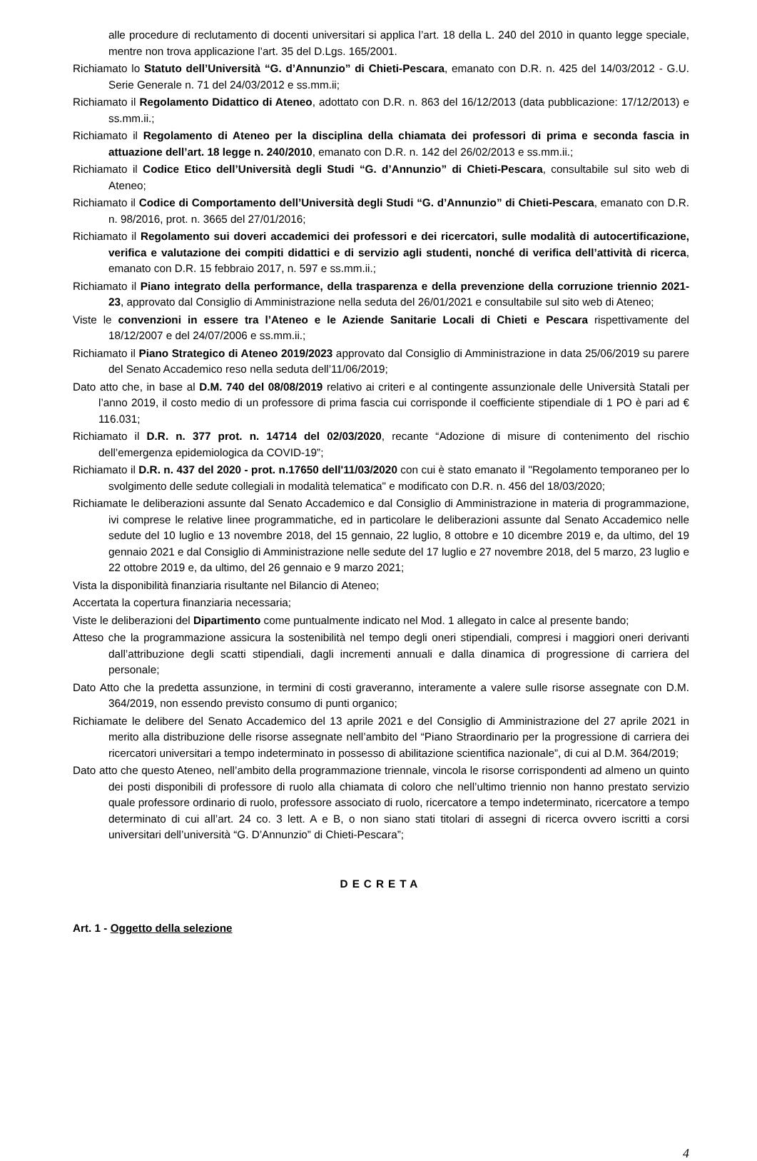alle procedure di reclutamento di docenti universitari si applica l’art. 18 della L. 240 del 2010 in quanto legge speciale, mentre non trova applicazione l’art. 35 del D.Lgs. 165/2001.
Richiamato lo Statuto dell’Università “G. d’Annunzio” di Chieti-Pescara, emanato con D.R. n. 425 del 14/03/2012 - G.U. Serie Generale n. 71 del 24/03/2012 e ss.mm.ii;
Richiamato il Regolamento Didattico di Ateneo, adottato con D.R. n. 863 del 16/12/2013 (data pubblicazione: 17/12/2013) e ss.mm.ii.;
Richiamato il Regolamento di Ateneo per la disciplina della chiamata dei professori di prima e seconda fascia in attuazione dell’art. 18 legge n. 240/2010, emanato con D.R. n. 142 del 26/02/2013 e ss.mm.ii.;
Richiamato il Codice Etico dell’Università degli Studi “G. d’Annunzio” di Chieti-Pescara, consultabile sul sito web di Ateneo;
Richiamato il Codice di Comportamento dell’Università degli Studi “G. d’Annunzio” di Chieti-Pescara, emanato con D.R. n. 98/2016, prot. n. 3665 del 27/01/2016;
Richiamato il Regolamento sui doveri accademici dei professori e dei ricercatori, sulle modalità di autocertificazione, verifica e valutazione dei compiti didattici e di servizio agli studenti, nonché di verifica dell’attività di ricerca, emanato con D.R. 15 febbraio 2017, n. 597 e ss.mm.ii.;
Richiamato il Piano integrato della performance, della trasparenza e della prevenzione della corruzione triennio 2021-23, approvato dal Consiglio di Amministrazione nella seduta del 26/01/2021 e consultabile sul sito web di Ateneo;
Viste le convenzioni in essere tra l’Ateneo e le Aziende Sanitarie Locali di Chieti e Pescara rispettivamente del 18/12/2007 e del 24/07/2006 e ss.mm.ii.;
Richiamato il Piano Strategico di Ateneo 2019/2023 approvato dal Consiglio di Amministrazione in data 25/06/2019 su parere del Senato Accademico reso nella seduta dell’11/06/2019;
Dato atto che, in base al D.M. 740 del 08/08/2019 relativo ai criteri e al contingente assunzionale delle Università Statali per l’anno 2019, il costo medio di un professore di prima fascia cui corrisponde il coefficiente stipendiale di 1 PO è pari ad € 116.031;
Richiamato il D.R. n. 377 prot. n. 14714 del 02/03/2020, recante “Adozione di misure di contenimento del rischio dell’emergenza epidemiologica da COVID-19”;
Richiamato il D.R. n. 437 del 2020 - prot. n.17650 dell'11/03/2020 con cui è stato emanato il "Regolamento temporaneo per lo svolgimento delle sedute collegiali in modalità telematica" e modificato con D.R. n. 456 del 18/03/2020;
Richiamate le deliberazioni assunte dal Senato Accademico e dal Consiglio di Amministrazione in materia di programmazione, ivi comprese le relative linee programmatiche, ed in particolare le deliberazioni assunte dal Senato Accademico nelle sedute del 10 luglio e 13 novembre 2018, del 15 gennaio, 22 luglio, 8 ottobre e 10 dicembre 2019 e, da ultimo, del 19 gennaio 2021 e dal Consiglio di Amministrazione nelle sedute del 17 luglio e 27 novembre 2018, del 5 marzo, 23 luglio e 22 ottobre 2019 e, da ultimo, del 26 gennaio e 9 marzo 2021;
Vista la disponibilità finanziaria risultante nel Bilancio di Ateneo;
Accertata la copertura finanziaria necessaria;
Viste le deliberazioni del Dipartimento come puntualmente indicato nel Mod. 1 allegato in calce al presente bando;
Atteso che la programmazione assicura la sostenibilità nel tempo degli oneri stipendiali, compresi i maggiori oneri derivanti dall’attribuzione degli scatti stipendiali, dagli incrementi annuali e dalla dinamica di progressione di carriera del personale;
Dato Atto che la predetta assunzione, in termini di costi graveranno, interamente a valere sulle risorse assegnate con D.M. 364/2019, non essendo previsto consumo di punti organico;
Richiamate le delibere del Senato Accademico del 13 aprile 2021 e del Consiglio di Amministrazione del 27 aprile 2021 in merito alla distribuzione delle risorse assegnate nell’ambito del “Piano Straordinario per la progressione di carriera dei ricercatori universitari a tempo indeterminato in possesso di abilitazione scientifica nazionale”, di cui al D.M. 364/2019;
Dato atto che questo Ateneo, nell’ambito della programmazione triennale, vincola le risorse corrispondenti ad almeno un quinto dei posti disponibili di professore di ruolo alla chiamata di coloro che nell’ultimo triennio non hanno prestato servizio quale professore ordinario di ruolo, professore associato di ruolo, ricercatore a tempo indeterminato, ricercatore a tempo determinato di cui all’art. 24 co. 3 lett. A e B, o non siano stati titolari di assegni di ricerca ovvero iscritti a corsi universitari dell’università “G. D’Annunzio” di Chieti-Pescara”;
DECRETA
Art. 1 - Oggetto della selezione
4